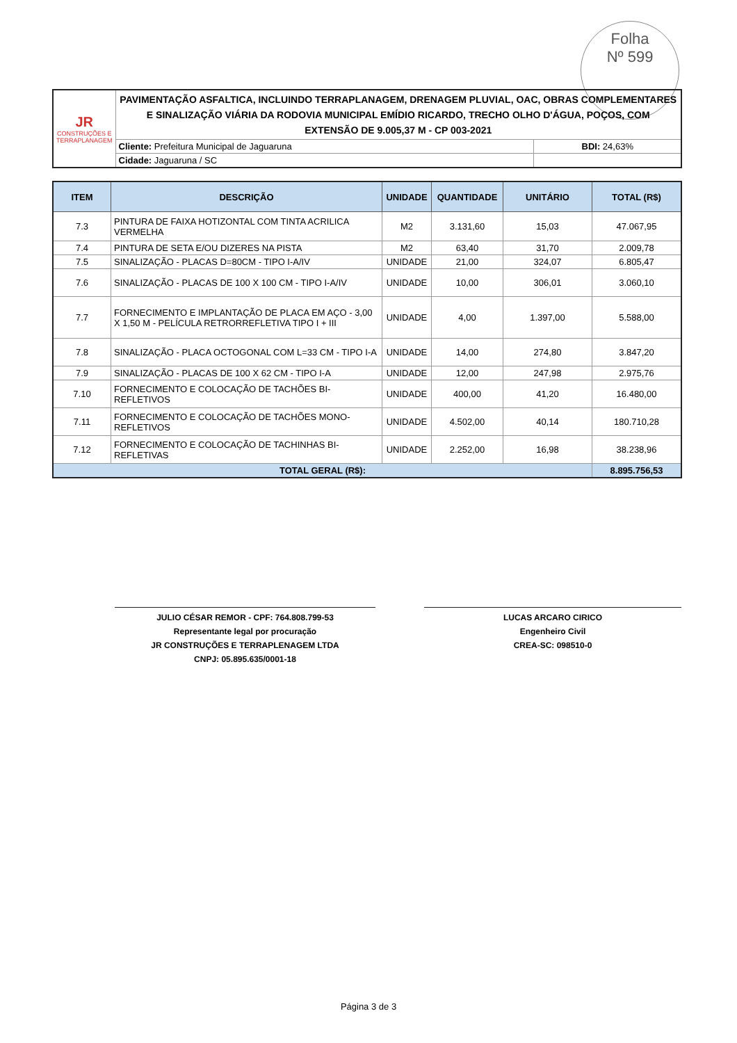Folha
Nº 599
| JR CONSTRUÇÕES E TERRAPLANAGEM | PAVIMENTAÇÃO ASFALTICA, INCLUINDO TERRAPLANAGEM, DRENAGEM PLUVIAL, OAC, OBRAS COMPLEMENTARES E SINALIZAÇÃO VIÁRIA DA RODOVIA MUNICIPAL EMÍDIO RICARDO, TRECHO OLHO D'ÁGUA, POÇOS, COM EXTENSÃO DE 9.005,37 M - CP 003-2021 | |
| | Cliente: Prefeitura Municipal de Jaguaruna | BDI: 24,63% |
| | Cidade: Jaguaruna / SC | |
| ITEM | DESCRIÇÃO | UNIDADE | QUANTIDADE | UNITÁRIO | TOTAL (R$) |
| --- | --- | --- | --- | --- | --- |
| 7.3 | PINTURA DE FAIXA HOTIZONTAL COM TINTA ACRILICA VERMELHA | M2 | 3.131,60 | 15,03 | 47.067,95 |
| 7.4 | PINTURA DE SETA E/OU DIZERES NA PISTA | M2 | 63,40 | 31,70 | 2.009,78 |
| 7.5 | SINALIZAÇÃO - PLACAS D=80CM - TIPO I-A/IV | UNIDADE | 21,00 | 324,07 | 6.805,47 |
| 7.6 | SINALIZAÇÃO - PLACAS DE 100 X 100 CM - TIPO I-A/IV | UNIDADE | 10,00 | 306,01 | 3.060,10 |
| 7.7 | FORNECIMENTO E IMPLANTAÇÃO DE PLACA EM AÇO - 3,00 X 1,50 M - PELÍCULA RETRORREFLETIVA TIPO I + III | UNIDADE | 4,00 | 1.397,00 | 5.588,00 |
| 7.8 | SINALIZAÇÃO - PLACA OCTOGONAL COM L=33 CM - TIPO I-A | UNIDADE | 14,00 | 274,80 | 3.847,20 |
| 7.9 | SINALIZAÇÃO - PLACAS DE 100 X 62 CM - TIPO I-A | UNIDADE | 12,00 | 247,98 | 2.975,76 |
| 7.10 | FORNECIMENTO E COLOCAÇÃO DE TACHÕES BI-REFLETIVOS | UNIDADE | 400,00 | 41,20 | 16.480,00 |
| 7.11 | FORNECIMENTO E COLOCAÇÃO DE TACHÕES MONO-REFLETIVOS | UNIDADE | 4.502,00 | 40,14 | 180.710,28 |
| 7.12 | FORNECIMENTO E COLOCAÇÃO DE TACHINHAS BI-REFLETIVAS | UNIDADE | 2.252,00 | 16,98 | 38.238,96 |
| TOTAL GERAL (R$): | | | | | 8.895.756,53 |
JULIO CÉSAR REMOR - CPF: 764.808.799-53
Representante legal por procuração
JR CONSTRUÇÕES E TERRAPLENAGEM LTDA
CNPJ: 05.895.635/0001-18
LUCAS ARCARO CIRICO
Engenheiro Civil
CREA-SC: 098510-0
Página 3 de 3